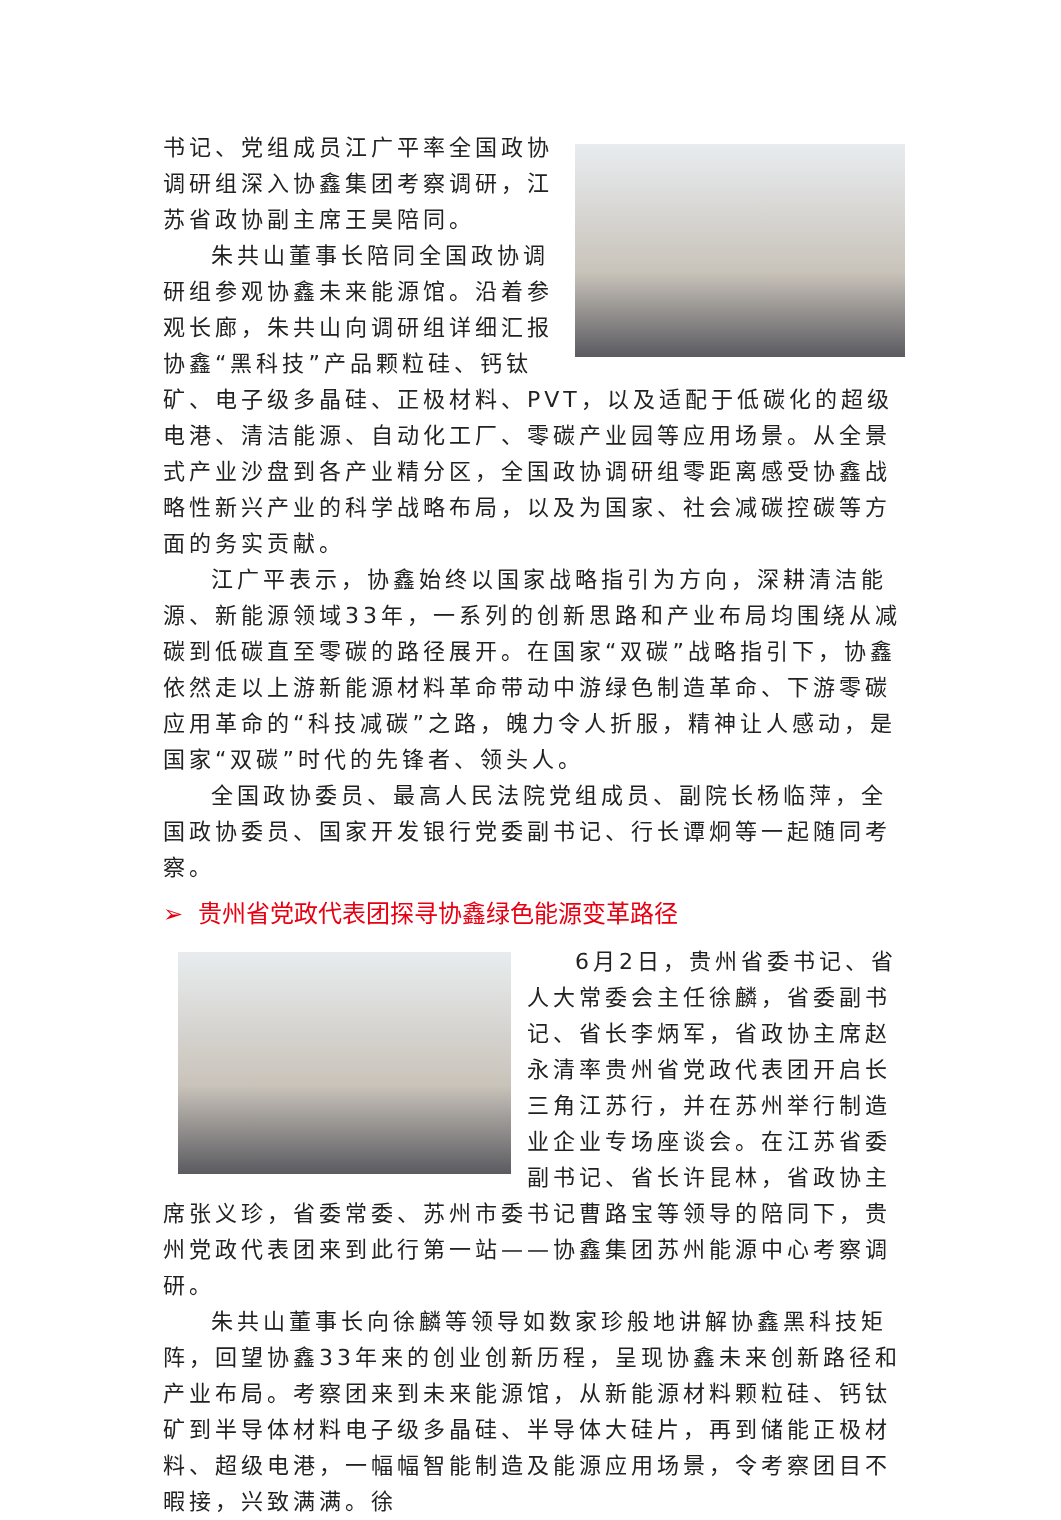书记、党组成员江广平率全国政协调研组深入协鑫集团考察调研，江苏省政协副主席王昊陪同。
朱共山董事长陪同全国政协调研组参观协鑫未来能源馆。沿着参观长廊，朱共山向调研组详细汇报协鑫“黑科技”产品颗粒硅、钙钛矿、电子级多晶硅、正极材料、PVT，以及适配于低碳化的超级电港、清洁能源、自动化工厂、零碳产业园等应用场景。从全景式产业沙盘到各产业精分区，全国政协调研组零距离感受协鑫战略性新兴产业的科学战略布局，以及为国家、社会减碳控碳等方面的务实贡献。
江广平表示，协鑫始终以国家战略指引为方向，深耕清洁能源、新能源领域33年，一系列的创新思路和产业布局均围绕从减碳到低碳直至零碳的路径展开。在国家“双碳”战略指引下，协鑫依然走以上游新能源材料革命带动中游绿色制造革命、下游零碳应用革命的“科技减碳”之路，魄力令人折服，精神让人感动，是国家“双碳”时代的先锋者、领头人。
全国政协委员、最高人民法院党组成员、副院长杨临萍，全国政协委员、国家开发银行党委副书记、行长谭炯等一起随同考察。
➢ 贵州省党政代表团探寻协鑫绿色能源变革路径
6月2日，贵州省委书记、省人大常委会主任徐麟，省委副书记、省长李炳军，省政协主席赵永清率贵州省党政代表团开启长三角江苏行，并在苏州举行制造业企业专场座谈会。在江苏省委副书记、省长许昆林，省政协主席张义珍，省委常委、苏州市委书记曹路宝等领导的陪同下，贵州党政代表团来到此行第一站——协鑫集团苏州能源中心考察调研。
朱共山董事长向徐麟等领导如数家珍般地讲解协鑫黑科技矩阵，回望协鑫33年来的创业创新历程，呈现协鑫未来创新路径和产业布局。考察团来到未来能源馆，从新能源材料颗粒硅、钙钛矿到半导体材料电子级多晶硅、半导体大硅片，再到储能正极材料、超级电港，一幅幅智能制造及能源应用场景，令考察团目不暇接，兴致满满。徐